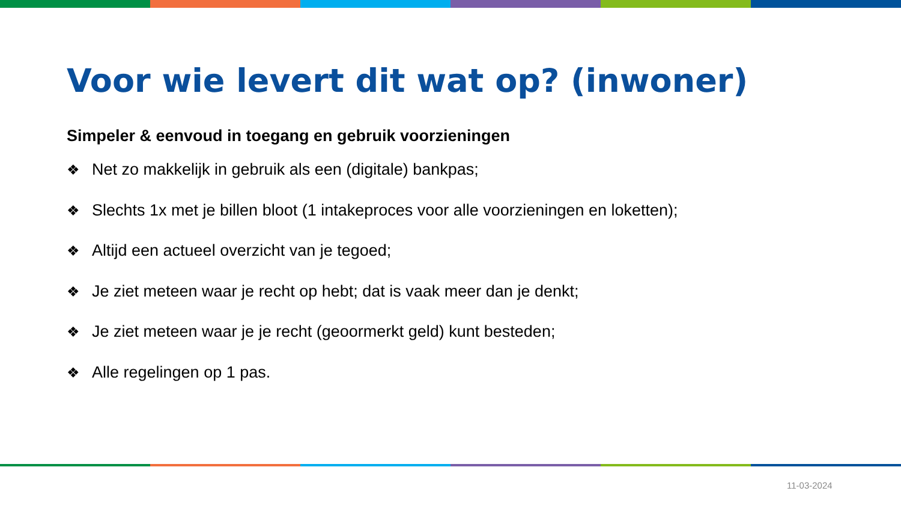Voor wie levert dit wat op? (inwoner)
Simpeler & eenvoud in toegang en gebruik voorzieningen
❖ Net zo makkelijk in gebruik als een (digitale) bankpas;
❖ Slechts 1x met je billen bloot (1 intakeproces voor alle voorzieningen en loketten);
❖ Altijd een actueel overzicht van je tegoed;
❖ Je ziet meteen waar je recht op hebt; dat is vaak meer dan je denkt;
❖ Je ziet meteen waar je je recht (geoormerkt geld) kunt besteden;
❖ Alle regelingen op 1 pas.
11-03-2024